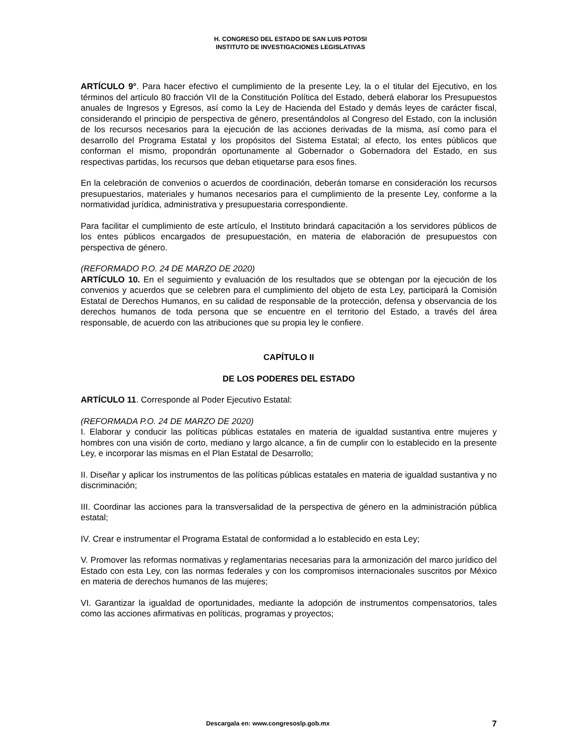H. CONGRESO DEL ESTADO DE SAN LUIS POTOSI
INSTITUTO DE INVESTIGACIONES LEGISLATIVAS
ARTÍCULO 9°. Para hacer efectivo el cumplimiento de la presente Ley, la o el titular del Ejecutivo, en los términos del artículo 80 fracción VII de la Constitución Política del Estado, deberá elaborar los Presupuestos anuales de Ingresos y Egresos, así como la Ley de Hacienda del Estado y demás leyes de carácter fiscal, considerando el principio de perspectiva de género, presentándolos al Congreso del Estado, con la inclusión de los recursos necesarios para la ejecución de las acciones derivadas de la misma, así como para el desarrollo del Programa Estatal y los propósitos del Sistema Estatal; al efecto, los entes públicos que conforman el mismo, propondrán oportunamente al Gobernador o Gobernadora del Estado, en sus respectivas partidas, los recursos que deban etiquetarse para esos fines.
En la celebración de convenios o acuerdos de coordinación, deberán tomarse en consideración los recursos presupuestarios, materiales y humanos necesarios para el cumplimiento de la presente Ley, conforme a la normatividad jurídica, administrativa y presupuestaria correspondiente.
Para facilitar el cumplimiento de este artículo, el Instituto brindará capacitación a los servidores públicos de los entes públicos encargados de presupuestación, en materia de elaboración de presupuestos con perspectiva de género.
(REFORMADO P.O. 24 DE MARZO DE 2020)
ARTÍCULO 10. En el seguimiento y evaluación de los resultados que se obtengan por la ejecución de los convenios y acuerdos que se celebren para el cumplimiento del objeto de esta Ley, participará la Comisión Estatal de Derechos Humanos, en su calidad de responsable de la protección, defensa y observancia de los derechos humanos de toda persona que se encuentre en el territorio del Estado, a través del área responsable, de acuerdo con las atribuciones que su propia ley le confiere.
CAPÍTULO II
DE LOS PODERES DEL ESTADO
ARTÍCULO 11. Corresponde al Poder Ejecutivo Estatal:
(REFORMADA P.O. 24 DE MARZO DE 2020)
I. Elaborar y conducir las políticas públicas estatales en materia de igualdad sustantiva entre mujeres y hombres con una visión de corto, mediano y largo alcance, a fin de cumplir con lo establecido en la presente Ley, e incorporar las mismas en el Plan Estatal de Desarrollo;
II. Diseñar y aplicar los instrumentos de las políticas públicas estatales en materia de igualdad sustantiva y no discriminación;
III. Coordinar las acciones para la transversalidad de la perspectiva de género en la administración pública estatal;
IV. Crear e instrumentar el Programa Estatal de conformidad a lo establecido en esta Ley;
V. Promover las reformas normativas y reglamentarias necesarias para la armonización del marco jurídico del Estado con esta Ley, con las normas federales y con los compromisos internacionales suscritos por México en materia de derechos humanos de las mujeres;
VI. Garantizar la igualdad de oportunidades, mediante la adopción de instrumentos compensatorios, tales como las acciones afirmativas en políticas, programas y proyectos;
Descargala en: www.congresoslp.gob.mx 7